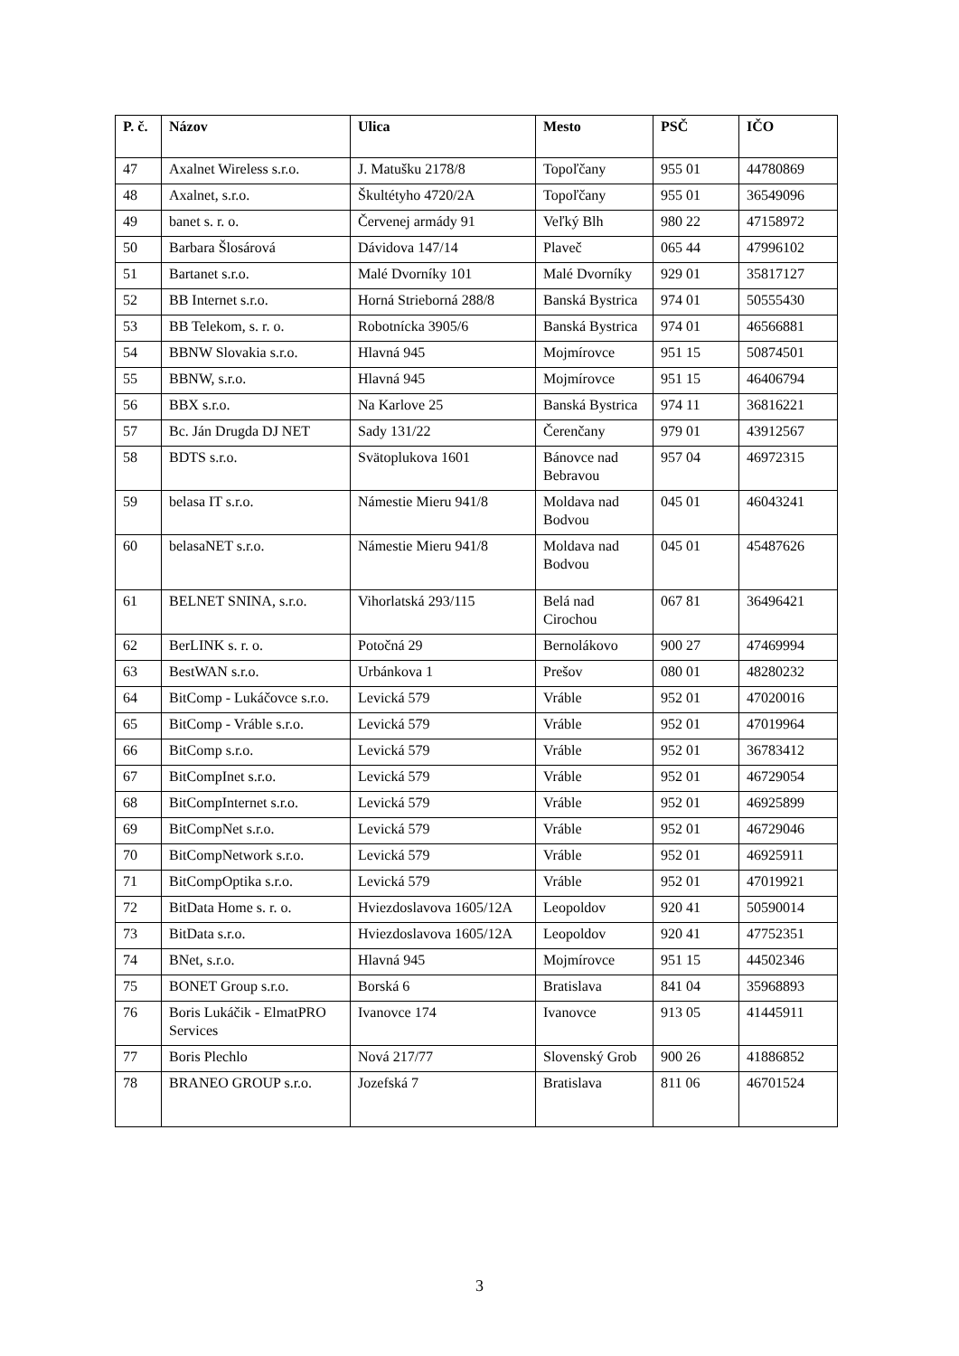| P. č. | Názov | Ulica | Mesto | PSČ | IČO |
| --- | --- | --- | --- | --- | --- |
| 47 | Axalnet Wireless s.r.o. | J. Matušku 2178/8 | Topoľčany | 955 01 | 44780869 |
| 48 | Axalnet, s.r.o. | Škultétyho 4720/2A | Topoľčany | 955 01 | 36549096 |
| 49 | banet s. r. o. | Červenej armády 91 | Veľký Blh | 980 22 | 47158972 |
| 50 | Barbara Šlosárová | Dávidova 147/14 | Plaveč | 065 44 | 47996102 |
| 51 | Bartanet s.r.o. | Malé Dvorníky 101 | Malé Dvorníky | 929 01 | 35817127 |
| 52 | BB Internet s.r.o. | Horná Strieborná 288/8 | Banská Bystrica | 974 01 | 50555430 |
| 53 | BB Telekom, s. r. o. | Robotnícka 3905/6 | Banská Bystrica | 974 01 | 46566881 |
| 54 | BBNW Slovakia s.r.o. | Hlavná 945 | Mojmírovce | 951 15 | 50874501 |
| 55 | BBNW, s.r.o. | Hlavná 945 | Mojmírovce | 951 15 | 46406794 |
| 56 | BBX s.r.o. | Na Karlove 25 | Banská Bystrica | 974 11 | 36816221 |
| 57 | Bc. Ján Drugda DJ NET | Sady 131/22 | Čerenčany | 979 01 | 43912567 |
| 58 | BDTS s.r.o. | Svätoplukova 1601 | Bánovce nad Bebravou | 957 04 | 46972315 |
| 59 | belasa IT s.r.o. | Námestie Mieru 941/8 | Moldava nad Bodvou | 045 01 | 46043241 |
| 60 | belasaNET s.r.o. | Námestie Mieru 941/8 | Moldava nad Bodvou | 045 01 | 45487626 |
| 61 | BELNET SNINA, s.r.o. | Vihorlatská 293/115 | Belá nad Cirochou | 067 81 | 36496421 |
| 62 | BerLINK s. r. o. | Potočná 29 | Bernolákovo | 900 27 | 47469994 |
| 63 | BestWAN s.r.o. | Urbánkova 1 | Prešov | 080 01 | 48280232 |
| 64 | BitComp - Lukáčovce s.r.o. | Levická 579 | Vráble | 952 01 | 47020016 |
| 65 | BitComp - Vráble s.r.o. | Levická 579 | Vráble | 952 01 | 47019964 |
| 66 | BitComp s.r.o. | Levická 579 | Vráble | 952 01 | 36783412 |
| 67 | BitCompInet s.r.o. | Levická 579 | Vráble | 952 01 | 46729054 |
| 68 | BitCompInternet s.r.o. | Levická 579 | Vráble | 952 01 | 46925899 |
| 69 | BitCompNet s.r.o. | Levická 579 | Vráble | 952 01 | 46729046 |
| 70 | BitCompNetwork s.r.o. | Levická 579 | Vráble | 952 01 | 46925911 |
| 71 | BitCompOptika s.r.o. | Levická 579 | Vráble | 952 01 | 47019921 |
| 72 | BitData Home s. r. o. | Hviezdoslavova 1605/12A | Leopoldov | 920 41 | 50590014 |
| 73 | BitData s.r.o. | Hviezdoslavova 1605/12A | Leopoldov | 920 41 | 47752351 |
| 74 | BNet, s.r.o. | Hlavná 945 | Mojmírovce | 951 15 | 44502346 |
| 75 | BONET Group s.r.o. | Borská 6 | Bratislava | 841 04 | 35968893 |
| 76 | Boris Lukáčik - ElmatPRO Services | Ivanovce 174 | Ivanovce | 913 05 | 41445911 |
| 77 | Boris Plechlo | Nová 217/77 | Slovenský Grob | 900 26 | 41886852 |
| 78 | BRANEO GROUP s.r.o. | Jozefská 7 | Bratislava | 811 06 | 46701524 |
3